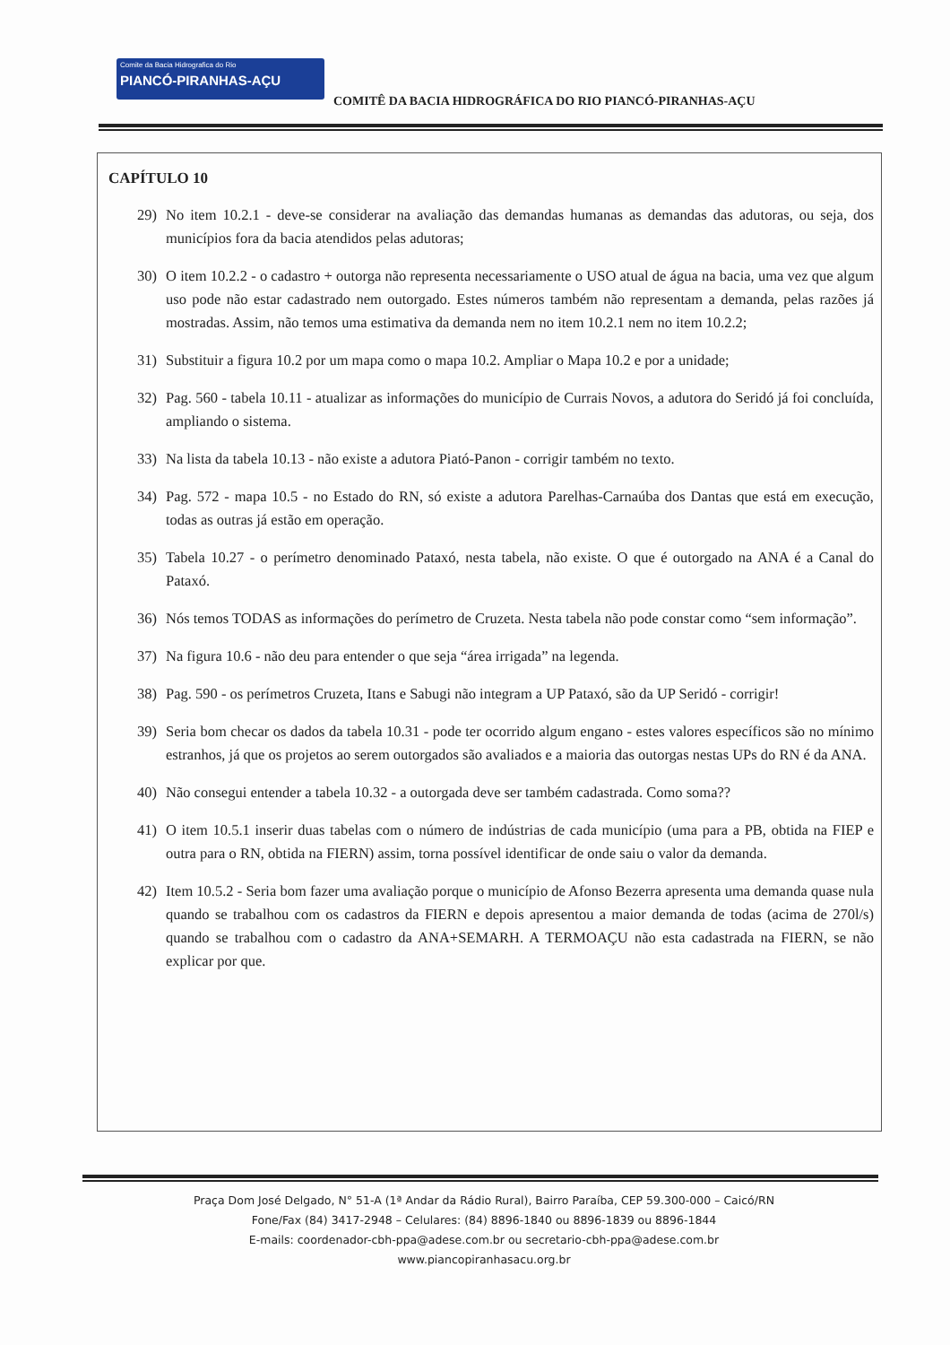Comite da Bacia Hidrografica do Rio
PIANCÓ-PIRANHAS-AÇU
COMITÊ DA BACIA HIDROGRÁFICA DO RIO PIANCÓ-PIRANHAS-AÇU
CAPÍTULO 10
29) No item 10.2.1 - deve-se considerar na avaliação das demandas humanas as demandas das adutoras, ou seja, dos municípios fora da bacia atendidos pelas adutoras;
30) O item 10.2.2 - o cadastro + outorga não representa necessariamente o USO atual de água na bacia, uma vez que algum uso pode não estar cadastrado nem outorgado. Estes números também não representam a demanda, pelas razões já mostradas. Assim, não temos uma estimativa da demanda nem no item 10.2.1 nem no item 10.2.2;
31) Substituir a figura 10.2 por um mapa como o mapa 10.2. Ampliar o Mapa 10.2 e por a unidade;
32) Pag. 560 - tabela 10.11 - atualizar as informações do município de Currais Novos, a adutora do Seridó já foi concluída, ampliando o sistema.
33) Na lista da tabela 10.13 - não existe a adutora Piató-Panon - corrigir também no texto.
34) Pag. 572 - mapa 10.5 - no Estado do RN, só existe a adutora Parelhas-Carnaúba dos Dantas que está em execução, todas as outras já estão em operação.
35) Tabela 10.27 - o perímetro denominado Pataxó, nesta tabela, não existe. O que é outorgado na ANA é a Canal do Pataxó.
36) Nós temos TODAS as informações do perímetro de Cruzeta. Nesta tabela não pode constar como “sem informação”.
37) Na figura 10.6 - não deu para entender o que seja “área irrigada” na legenda.
38) Pag. 590 - os perímetros Cruzeta, Itans e Sabugi não integram a UP Pataxó, são da UP Seridó - corrigir!
39) Seria bom checar os dados da tabela 10.31 - pode ter ocorrido algum engano - estes valores específicos são no mínimo estranhos, já que os projetos ao serem outorgados são avaliados e a maioria das outorgas nestas UPs do RN é da ANA.
40) Não consegui entender a tabela 10.32 - a outorgada deve ser também cadastrada. Como soma??
41) O item 10.5.1 inserir duas tabelas com o número de indústrias de cada município (uma para a PB, obtida na FIEP e outra para o RN, obtida na FIERN) assim, torna possível identificar de onde saiu o valor da demanda.
42) Item 10.5.2 - Seria bom fazer uma avaliação porque o município de Afonso Bezerra apresenta uma demanda quase nula quando se trabalhou com os cadastros da FIERN e depois apresentou a maior demanda de todas (acima de 270l/s) quando se trabalhou com o cadastro da ANA+SEMARH. A TERMOAÇU não esta cadastrada na FIERN, se não explicar por que.
Praça Dom José Delgado, N° 51-A (1ª Andar da Rádio Rural), Bairro Paraíba, CEP 59.300-000 – Caicó/RN
Fone/Fax (84) 3417-2948 – Celulares: (84) 8896-1840 ou 8896-1839 ou 8896-1844
E-mails: coordenador-cbh-ppa@adese.com.br ou secretario-cbh-ppa@adese.com.br
www.piancopiranhasacu.org.br